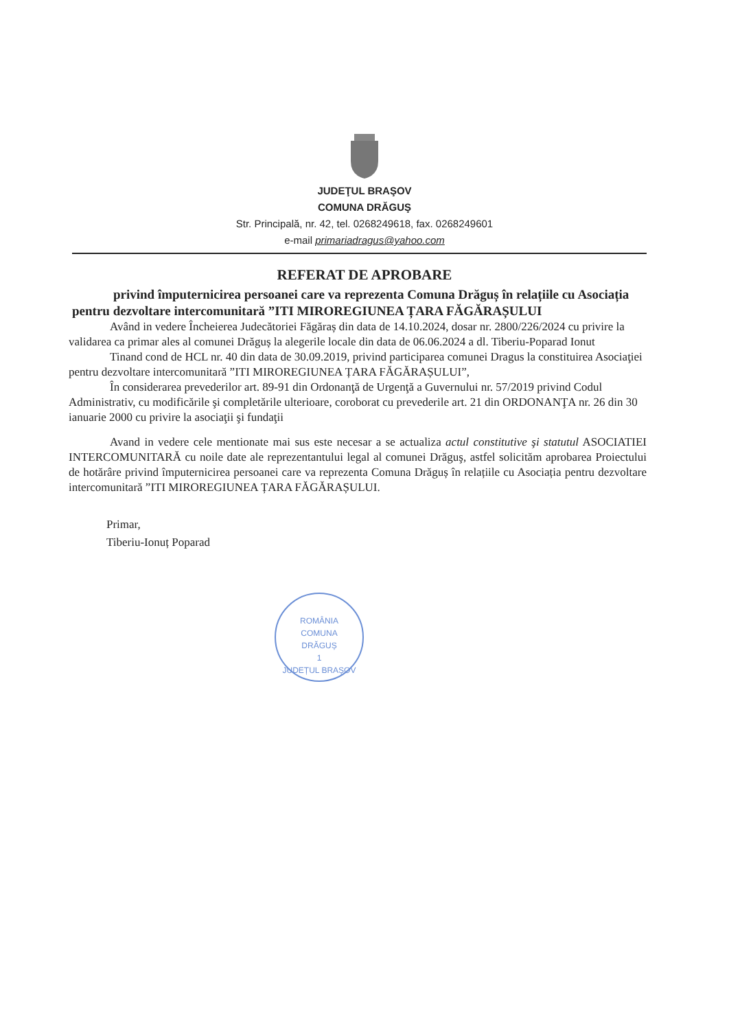JUDEŢUL BRAŞOV
COMUNA DRĂGUŞ
Str. Principală, nr. 42, tel. 0268249618, fax. 0268249601
e-mail primariadragus@yahoo.com
REFERAT DE APROBARE
privind împuternicirea persoanei care va reprezenta Comuna Drăguș în relațiile cu Asociația pentru dezvoltare intercomunitară ”ITI MIROREGIUNEA ȚARA FĂGĂRAȘULUI
Având in vedere Încheierea Judecătoriei Făgăraș din data de 14.10.2024, dosar nr. 2800/226/2024 cu privire la validarea ca primar ales al comunei Drăguș la alegerile locale din data de 06.06.2024 a dl. Tiberiu-Poparad Ionut
Tinand cond de HCL nr. 40 din data de 30.09.2019, privind participarea comunei Dragus la constituirea Asociaţiei pentru dezvoltare intercomunitară ”ITI MIROREGIUNEA ȚARA FĂGĂRAȘULUI”,
În considerarea prevederilor art. 89-91 din Ordonanţă de Urgenţă a Guvernului nr. 57/2019 privind Codul Administrativ, cu modificările şi completările ulterioare, coroborat cu prevederile art. 21 din ORDONANŢA nr. 26 din 30 ianuarie 2000 cu privire la asociaţii şi fundaţii
Avand in vedere cele mentionate mai sus este necesar a se actualiza actul constitutive şi statutul ASOCIATIEI INTERCOMUNITARĂ cu noile date ale reprezentantului legal al comunei Drăguş, astfel solicităm aprobarea Proiectului de hotărâre privind împuternicirea persoanei care va reprezenta Comuna Drăguș în relațiile cu Asociația pentru dezvoltare intercomunitară ”ITI MIROREGIUNEA ȚARA FĂGĂRAȘULUI.
Primar,
Tiberiu-Ionuț Poparad
ROMÂNIA
COMUNA
DRĂGUȘ
1
JUDEȚUL BRAȘOV